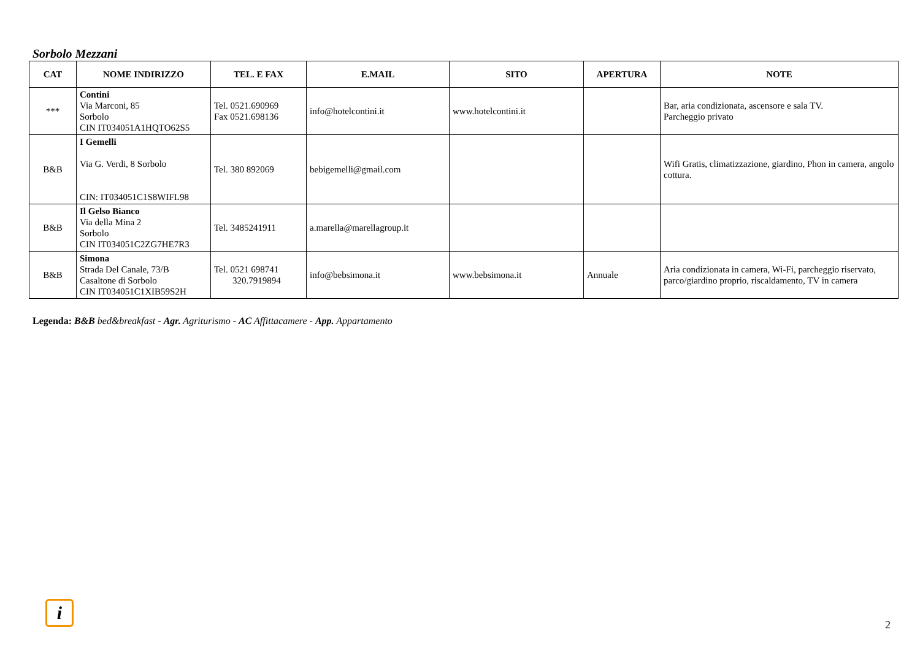Sorbolo Mezzani
| CAT | NOME INDIRIZZO | TEL. E FAX | E.MAIL | SITO | APERTURA | NOTE |
| --- | --- | --- | --- | --- | --- | --- |
| *** | Contini Via Marconi, 85 Sorbolo CIN IT034051A1HQTO62S5 | Tel. 0521.690969 Fax 0521.698136 | info@hotelcontini.it | www.hotelcontini.it | | Bar, aria condizionata, ascensore e sala TV. Parcheggio privato |
| B&B | I Gemelli Via G. Verdi, 8 Sorbolo CIN: IT034051C1S8WIFL98 | Tel. 380 892069 | bebigemelli@gmail.com | | | Wifi Gratis, climatizzazione, giardino, Phon in camera, angolo cottura. |
| B&B | Il Gelso Bianco Via della Mina 2 Sorbolo CIN IT034051C2ZG7HE7R3 | Tel. 3485241911 | a.marella@marellagroup.it | | | |
| B&B | Simona Strada Del Canale, 73/B Casaltone di Sorbolo CIN IT034051C1XIB59S2H | Tel. 0521 698741 320.7919894 | info@bebsimona.it | www.bebsimona.it | Annuale | Aria condizionata in camera, Wi-Fi, parcheggio riservato, parco/giardino proprio, riscaldamento, TV in camera |
Legenda: B&B bed&breakfast - Agr. Agriturismo - AC Affittacamere - App. Appartamento
i
2